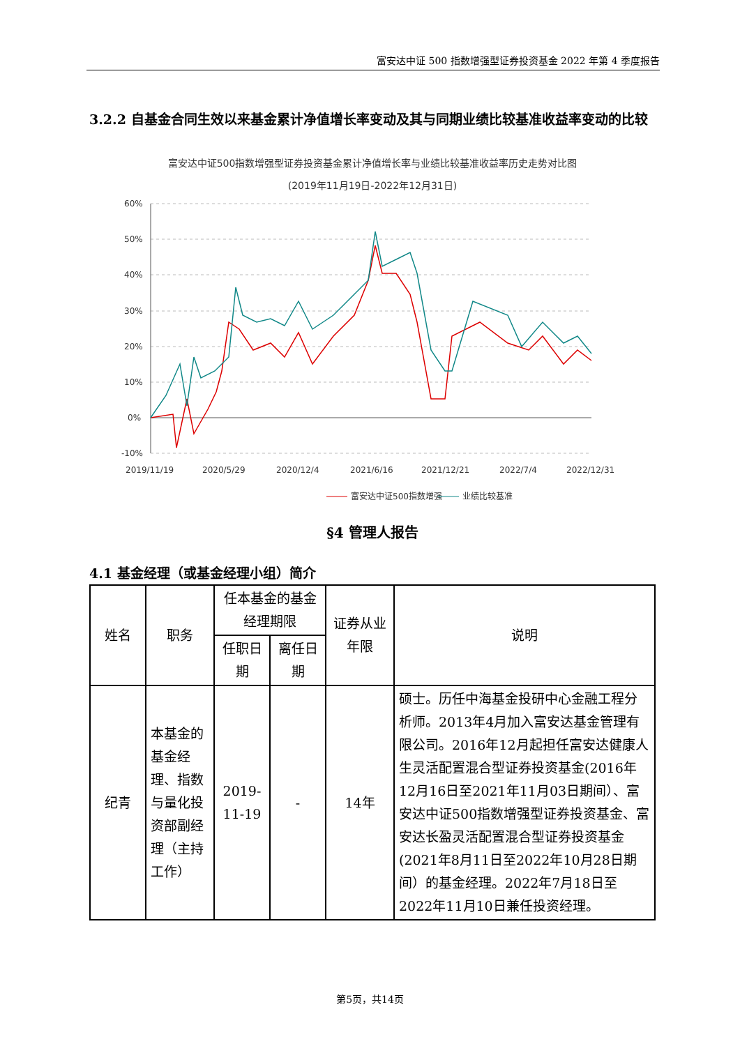富安达中证 500 指数增强型证券投资基金 2022 年第 4 季度报告
3.2.2 自基金合同生效以来基金累计净值增长率变动及其与同期业绩比较基准收益率变动的比较
富安达中证500指数增强型证券投资基金累计净值增长率与业绩比较基准收益率历史走势对比图
(2019年11月19日-2022年12月31日)
60%
50%
40%
30%
20%
10%
0%
-10%
2019/11/19
2020/5/29
2020/12/4
2021/6/16
2021/12/21
2022/7/4
2022/12/31
富安达中证500指数增强
业绩比较基准
§4 管理人报告
4.1 基金经理（或基金经理小组）简介
| 姓名 | 职务 | 任本基金的基金经理期限 | | 证券从业年限 | 说明 |
| --- | --- | --- | --- | --- | --- |
| | | 任职日期 | 离任日期 | | |
| 纪青 | 本基金的基金经理、指数与量化投资部副经理（主持工作） | 2019-11-19 | - | 14年 | 硕士。历任中海基金投研中心金融工程分析师。2013年4月加入富安达基金管理有限公司。2016年12月起担任富安达健康人生灵活配置混合型证券投资基金(2016年12月16日至2021年11月03日期间）、富安达中证500指数增强型证券投资基金、富安达长盈灵活配置混合型证券投资基金(2021年8月11日至2022年10月28日期间）的基金经理。2022年7月18日至2022年11月10日兼任投资经理。 |
第5页，共14页